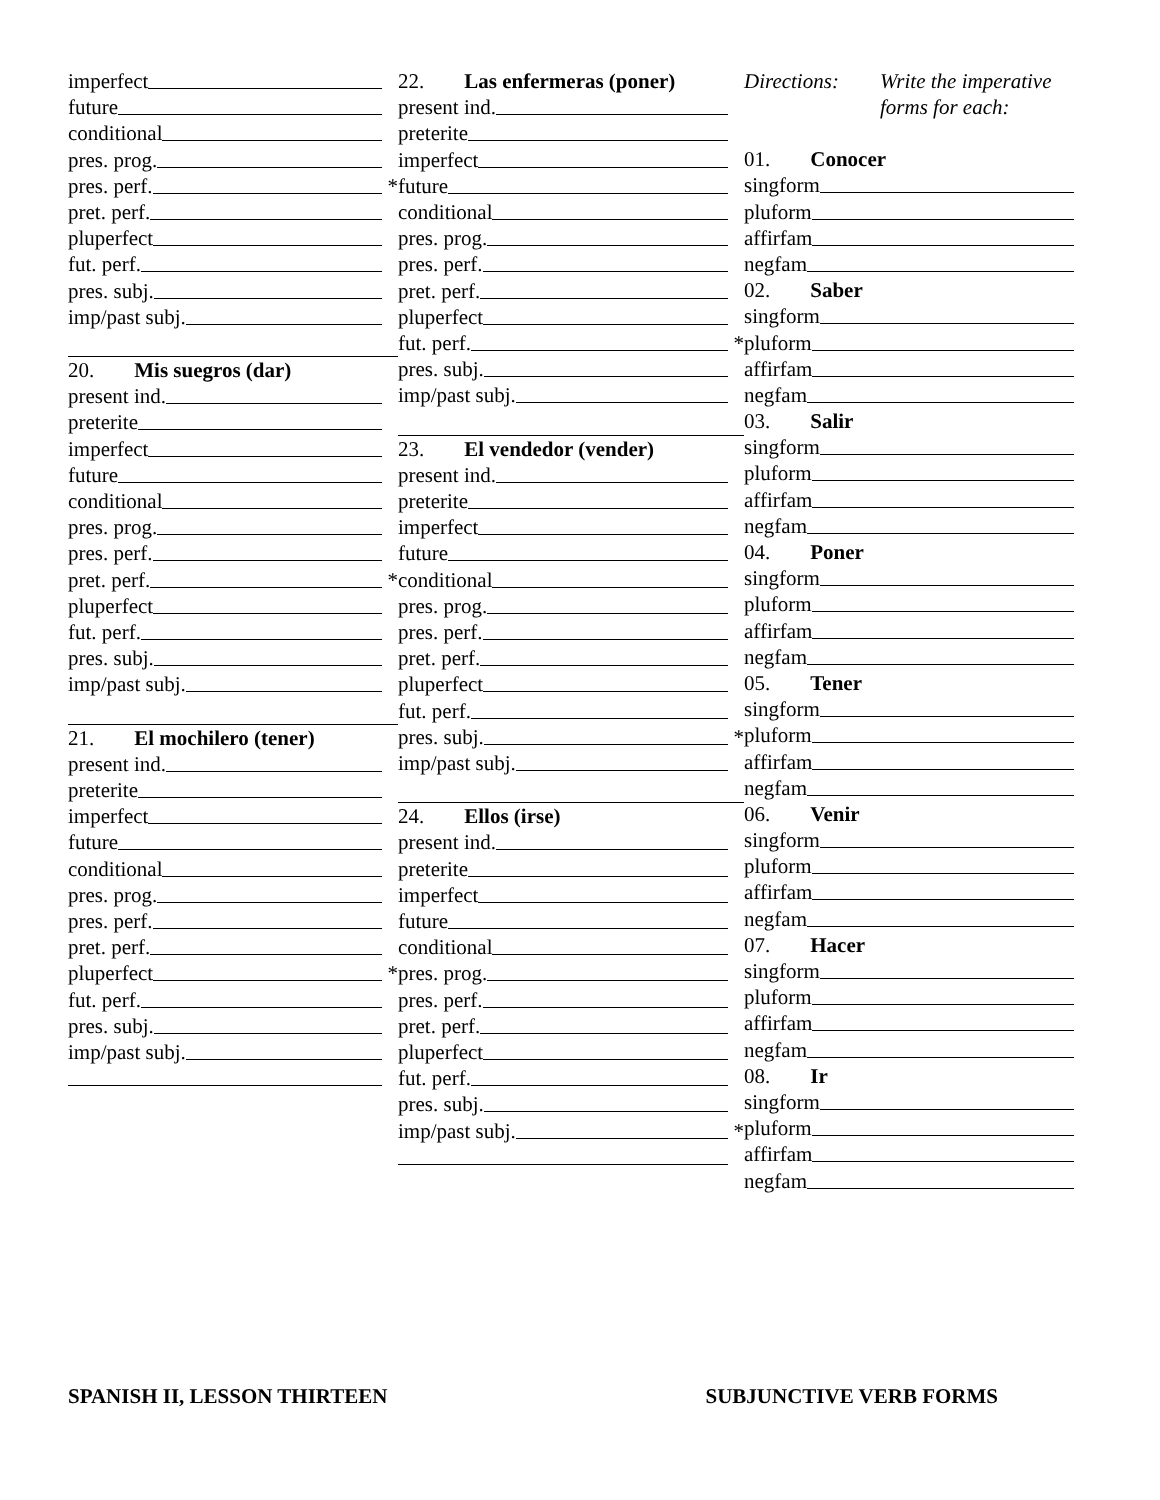imperfect
future
conditional
pres. prog.
pres. perf. *
pret. perf.
pluperfect
fut. perf.
pres. subj.
imp/past subj.
20. Mis suegros (dar)
present ind.
preterite
imperfect
future
conditional
pres. prog.
pres. perf.
pret. perf. *
pluperfect
fut. perf.
pres. subj.
imp/past subj.
21. El mochilero (tener)
present ind.
preterite
imperfect
future
conditional
pres. prog.
pres. perf.
pret. perf.
pluperfect *
fut. perf.
pres. subj.
imp/past subj.
22. Las enfermeras (poner)
present ind.
preterite
imperfect
future
conditional
pres. prog.
pres. perf.
pret. perf.
pluperfect
fut. perf. *
pres. subj.
imp/past subj.
23. El vendedor (vender)
present ind.
preterite
imperfect
future
conditional
pres. prog.
pres. perf.
pret. perf.
pluperfect
fut. perf.
pres. subj. *
imp/past subj.
24. Ellos (irse)
present ind.
preterite
imperfect
future
conditional
pres. prog.
pres. perf.
pret. perf.
pluperfect
fut. perf.
pres. subj.
imp/past subj. *
Directions: Write the imperative
forms for each:
01. Conocer
singform
pluform
affirfam
negfam
02. Saber
singform
pluform
affirfam
negfam
03. Salir
singform
pluform
affirfam
negfam
04. Poner
singform
pluform
affirfam
negfam
05. Tener
singform
pluform
affirfam
negfam
06. Venir
singform
pluform
affirfam
negfam
07. Hacer
singform
pluform
affirfam
negfam
08. Ir
singform
pluform
affirfam
negfam
SPANISH II, LESSON THIRTEEN SUBJUNCTIVE VERB FORMS